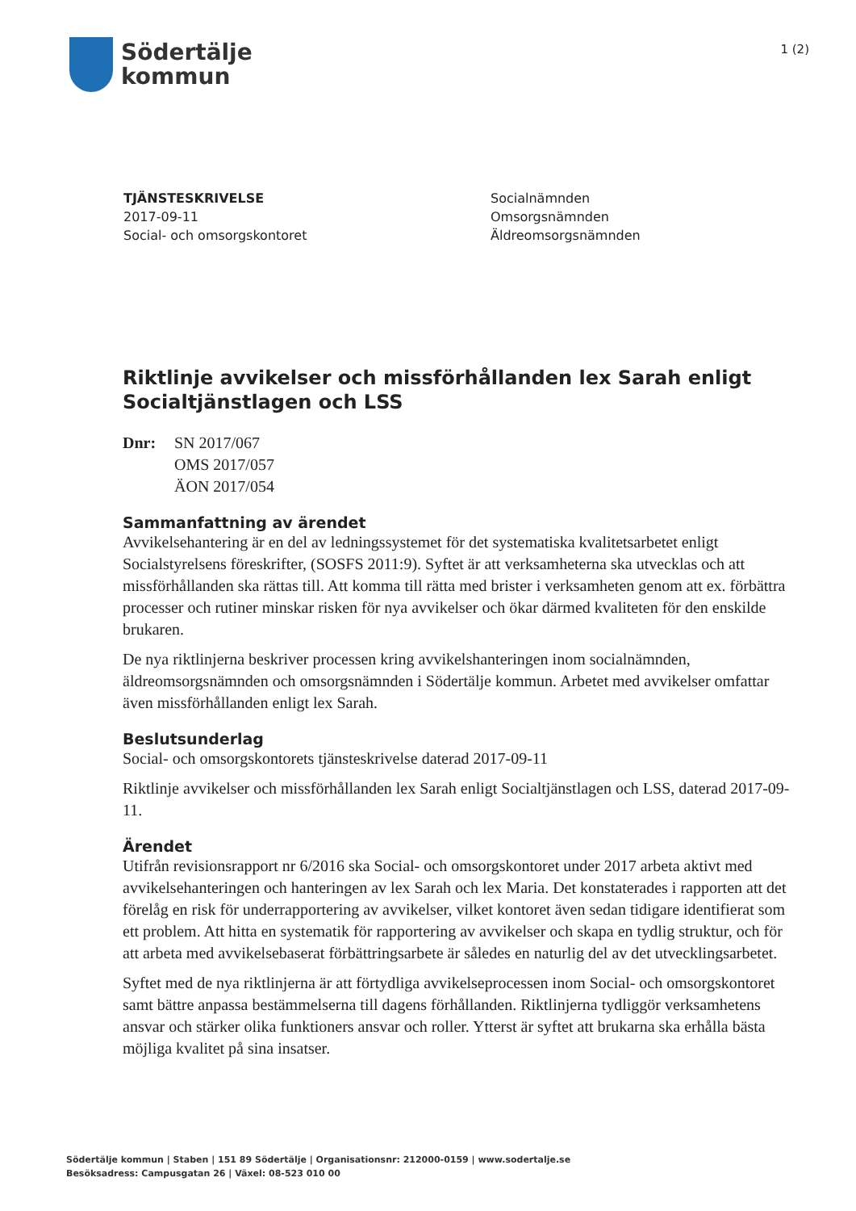Södertälje
kommun
1 (2)
TJÄNSTESKRIVELSE
2017-09-11
Social- och omsorgskontoret
Socialnämnden
Omsorgsnämnden
Äldreomsorgsnämnden
Riktlinje avvikelser och missförhållanden lex Sarah enligt Socialtjänstlagen och LSS
Dnr: SN 2017/067
OMS 2017/057
ÄON 2017/054
Sammanfattning av ärendet
Avvikelsehantering är en del av ledningssystemet för det systematiska kvalitetsarbetet enligt Socialstyrelsens föreskrifter, (SOSFS 2011:9). Syftet är att verksamheterna ska utvecklas och att missförhållanden ska rättas till. Att komma till rätta med brister i verksamheten genom att ex. förbättra processer och rutiner minskar risken för nya avvikelser och ökar därmed kvaliteten för den enskilde brukaren.
De nya riktlinjerna beskriver processen kring avvikelshanteringen inom socialnämnden, äldreomsorgsnämnden och omsorgsnämnden i Södertälje kommun. Arbetet med avvikelser omfattar även missförhållanden enligt lex Sarah.
Beslutsunderlag
Social- och omsorgskontorets tjänsteskrivelse daterad 2017-09-11
Riktlinje avvikelser och missförhållanden lex Sarah enligt Socialtjänstlagen och LSS, daterad 2017-09-11.
Ärendet
Utifrån revisionsrapport nr 6/2016 ska Social- och omsorgskontoret under 2017 arbeta aktivt med avvikelsehanteringen och hanteringen av lex Sarah och lex Maria. Det konstaterades i rapporten att det förelåg en risk för underrapportering av avvikelser, vilket kontoret även sedan tidigare identifierat som ett problem. Att hitta en systematik för rapportering av avvikelser och skapa en tydlig struktur, och för att arbeta med avvikelsebaserat förbättringsarbete är således en naturlig del av det utvecklingsarbetet.
Syftet med de nya riktlinjerna är att förtydliga avvikelseprocessen inom Social- och omsorgskontoret samt bättre anpassa bestämmelserna till dagens förhållanden. Riktlinjerna tydliggör verksamhetens ansvar och stärker olika funktioners ansvar och roller. Ytterst är syftet att brukarna ska erhålla bästa möjliga kvalitet på sina insatser.
Södertälje kommun | Staben | 151 89 Södertälje | Organisationsnr: 212000-0159 | www.sodertalje.se
Besöksadress: Campusgatan 26 | Växel: 08-523 010 00